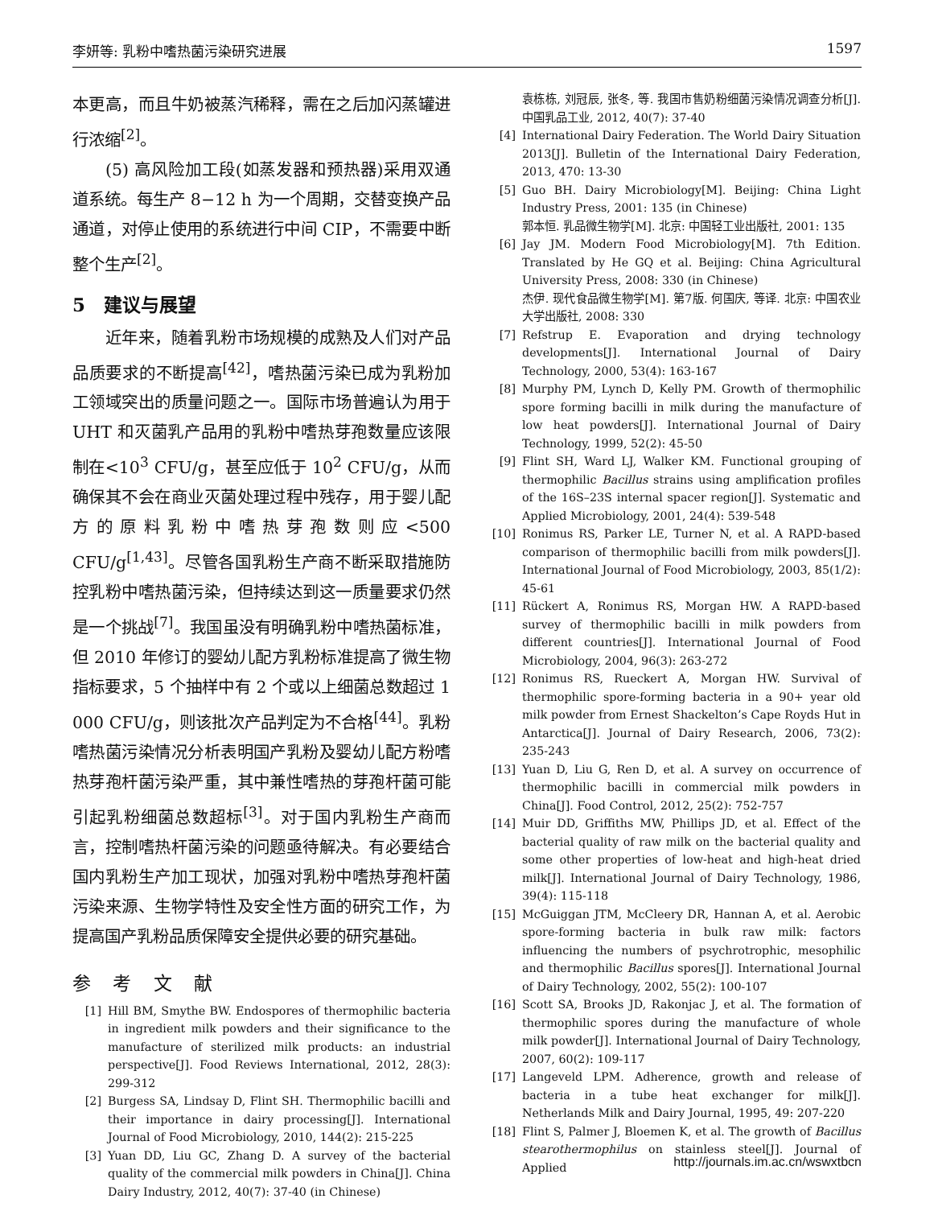李妍等: 乳粉中嗜热菌污染研究进展 1597
本更高，而且牛奶被蒸汽稀释，需在之后加闪蒸罐进行浓缩<sup>[2]</sup>。
(5) 高风险加工段(如蒸发器和预热器)采用双通道系统。每生产 8−12 h 为一个周期，交替变换产品通道，对停止使用的系统进行中间 CIP，不需要中断整个生产<sup>[2]</sup>。
5　建议与展望
近年来，随着乳粉市场规模的成熟及人们对产品品质要求的不断提高<sup>[42]</sup>，嗜热菌污染已成为乳粉加工领域突出的质量问题之一。国际市场普遍认为用于 UHT 和灭菌乳产品用的乳粉中嗜热芽孢数量应该限制在<10<sup>3</sup> CFU/g，甚至应低于 10<sup>2</sup> CFU/g，从而确保其不会在商业灭菌处理过程中残存，用于婴儿配方的原料乳粉中嗜热芽孢数则应<500 CFU/g<sup>[1,43]</sup>。尽管各国乳粉生产商不断采取措施防控乳粉中嗜热菌污染，但持续达到这一质量要求仍然是一个挑战<sup>[7]</sup>。我国虽没有明确乳粉中嗜热菌标准，但 2010 年修订的婴幼儿配方乳粉标准提高了微生物指标要求，5 个抽样中有 2 个或以上细菌总数超过 1 000 CFU/g，则该批次产品判定为不合格<sup>[44]</sup>。乳粉嗜热菌污染情况分析表明国产乳粉及婴幼儿配方粉嗜热芽孢杆菌污染严重，其中兼性嗜热的芽孢杆菌可能引起乳粉细菌总数超标<sup>[3]</sup>。对于国内乳粉生产商而言，控制嗜热杆菌污染的问题亟待解决。有必要结合国内乳粉生产加工现状，加强对乳粉中嗜热芽孢杆菌污染来源、生物学特性及安全性方面的研究工作，为提高国产乳粉品质保障安全提供必要的研究基础。
参 考 文 献
[1] Hill BM, Smythe BW. Endospores of thermophilic bacteria in ingredient milk powders and their significance to the manufacture of sterilized milk products: an industrial perspective[J]. Food Reviews International, 2012, 28(3): 299-312
[2] Burgess SA, Lindsay D, Flint SH. Thermophilic bacilli and their importance in dairy processing[J]. International Journal of Food Microbiology, 2010, 144(2): 215-225
[3] Yuan DD, Liu GC, Zhang D. A survey of the bacterial quality of the commercial milk powders in China[J]. China Dairy Industry, 2012, 40(7): 37-40 (in Chinese)
袁栋栋, 刘冠辰, 张冬, 等. 我国市售奶粉细菌污染情况调查分析[J]. 中国乳品工业, 2012, 40(7): 37-40
[4] International Dairy Federation. The World Dairy Situation 2013[J]. Bulletin of the International Dairy Federation, 2013, 470: 13-30
[5] Guo BH. Dairy Microbiology[M]. Beijing: China Light Industry Press, 2001: 135 (in Chinese)
郭本恒. 乳品微生物学[M]. 北京: 中国轻工业出版社, 2001: 135
[6] Jay JM. Modern Food Microbiology[M]. 7th Edition. Translated by He GQ et al. Beijing: China Agricultural University Press, 2008: 330 (in Chinese)
杰伊. 现代食品微生物学[M]. 第7版. 何国庆, 等译. 北京: 中国农业大学出版社, 2008: 330
[7] Refstrup E. Evaporation and drying technology developments[J]. International Journal of Dairy Technology, 2000, 53(4): 163-167
[8] Murphy PM, Lynch D, Kelly PM. Growth of thermophilic spore forming bacilli in milk during the manufacture of low heat powders[J]. International Journal of Dairy Technology, 1999, 52(2): 45-50
[9] Flint SH, Ward LJ, Walker KM. Functional grouping of thermophilic Bacillus strains using amplification profiles of the 16S–23S internal spacer region[J]. Systematic and Applied Microbiology, 2001, 24(4): 539-548
[10] Ronimus RS, Parker LE, Turner N, et al. A RAPD-based comparison of thermophilic bacilli from milk powders[J]. International Journal of Food Microbiology, 2003, 85(1/2): 45-61
[11] Rückert A, Ronimus RS, Morgan HW. A RAPD-based survey of thermophilic bacilli in milk powders from different countries[J]. International Journal of Food Microbiology, 2004, 96(3): 263-272
[12] Ronimus RS, Rueckert A, Morgan HW. Survival of thermophilic spore-forming bacteria in a 90+ year old milk powder from Ernest Shackelton’s Cape Royds Hut in Antarctica[J]. Journal of Dairy Research, 2006, 73(2): 235-243
[13] Yuan D, Liu G, Ren D, et al. A survey on occurrence of thermophilic bacilli in commercial milk powders in China[J]. Food Control, 2012, 25(2): 752-757
[14] Muir DD, Griffiths MW, Phillips JD, et al. Effect of the bacterial quality of raw milk on the bacterial quality and some other properties of low-heat and high-heat dried milk[J]. International Journal of Dairy Technology, 1986, 39(4): 115-118
[15] McGuiggan JTM, McCleery DR, Hannan A, et al. Aerobic spore-forming bacteria in bulk raw milk: factors influencing the numbers of psychrotrophic, mesophilic and thermophilic Bacillus spores[J]. International Journal of Dairy Technology, 2002, 55(2): 100-107
[16] Scott SA, Brooks JD, Rakonjac J, et al. The formation of thermophilic spores during the manufacture of whole milk powder[J]. International Journal of Dairy Technology, 2007, 60(2): 109-117
[17] Langeveld LPM. Adherence, growth and release of bacteria in a tube heat exchanger for milk[J]. Netherlands Milk and Dairy Journal, 1995, 49: 207-220
[18] Flint S, Palmer J, Bloemen K, et al. The growth of Bacillus stearothermophilus on stainless steel[J]. Journal of Applied
http://journals.im.ac.cn/wswxtbcn